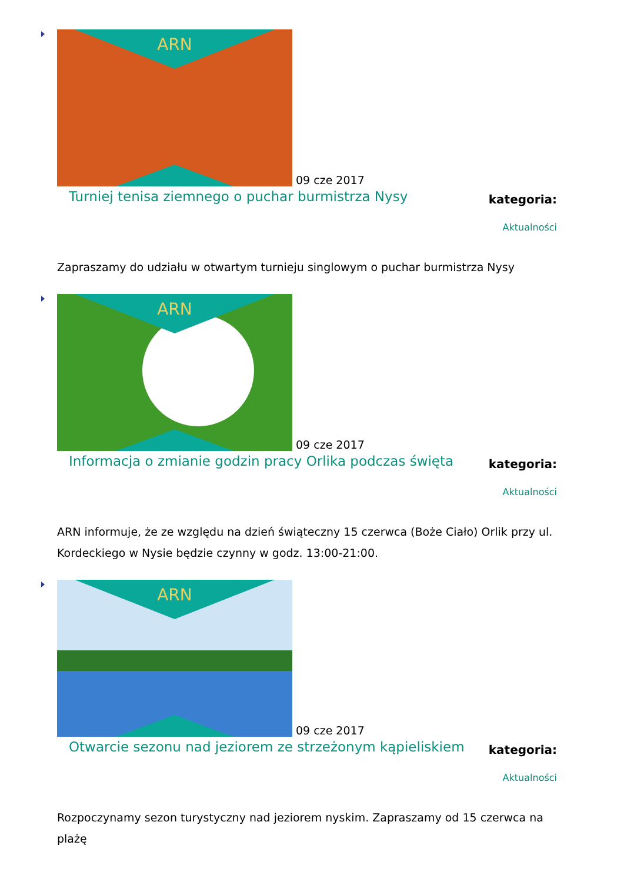ARN
09 cze 2017
Turniej tenisa ziemnego o puchar burmistrza Nysy
kategoria:
Aktualności
Zapraszamy do udziału w otwartym turnieju singlowym o puchar burmistrza Nysy
ARN
09 cze 2017
Informacja o zmianie godzin pracy Orlika podczas święta
kategoria:
Aktualności
ARN informuje, że ze względu na dzień świąteczny 15 czerwca (Boże Ciało) Orlik przy ul. Kordeckiego w Nysie będzie czynny w godz. 13:00-21:00.
ARN
09 cze 2017
Otwarcie sezonu nad jeziorem ze strzeżonym kąpieliskiem
kategoria:
Aktualności
Rozpoczynamy sezon turystyczny nad jeziorem nyskim. Zapraszamy od 15 czerwca na plażę